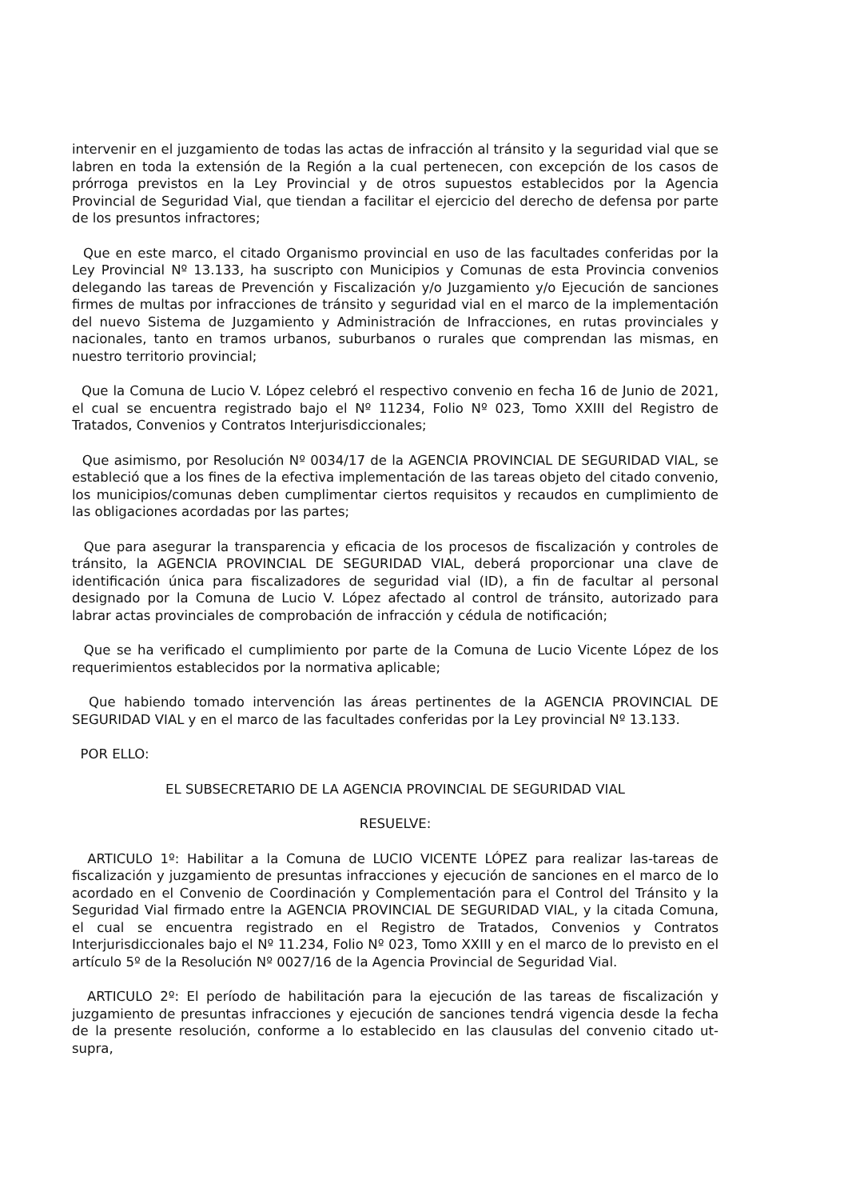intervenir en el juzgamiento de todas las actas de infracción al tránsito y la seguridad vial que se labren en toda la extensión de la Región a la cual pertenecen, con excepción de los casos de prórroga previstos en la Ley Provincial y de otros supuestos establecidos por la Agencia Provincial de Seguridad Vial, que tiendan a facilitar el ejercicio del derecho de defensa por parte de los presuntos infractores;
Que en este marco, el citado Organismo provincial en uso de las facultades conferidas por la Ley Provincial Nº 13.133, ha suscripto con Municipios y Comunas de esta Provincia convenios delegando las tareas de Prevención y Fiscalización y/o Juzgamiento y/o Ejecución de sanciones firmes de multas por infracciones de tránsito y seguridad vial en el marco de la implementación del nuevo Sistema de Juzgamiento y Administración de Infracciones, en rutas provinciales y nacionales, tanto en tramos urbanos, suburbanos o rurales que comprendan las mismas, en nuestro territorio provincial;
Que la Comuna de Lucio V. López celebró el respectivo convenio en fecha 16 de Junio de 2021, el cual se encuentra registrado bajo el Nº 11234, Folio Nº 023, Tomo XXIII del Registro de Tratados, Convenios y Contratos Interjurisdiccionales;
Que asimismo, por Resolución Nº 0034/17 de la AGENCIA PROVINCIAL DE SEGURIDAD VIAL, se estableció que a los fines de la efectiva implementación de las tareas objeto del citado convenio, los municipios/comunas deben cumplimentar ciertos requisitos y recaudos en cumplimiento de las obligaciones acordadas por las partes;
Que para asegurar la transparencia y eficacia de los procesos de fiscalización y controles de tránsito, la AGENCIA PROVINCIAL DE SEGURIDAD VIAL, deberá proporcionar una clave de identificación única para fiscalizadores de seguridad vial (ID), a fin de facultar al personal designado por la Comuna de Lucio V. López afectado al control de tránsito, autorizado para labrar actas provinciales de comprobación de infracción y cédula de notificación;
Que se ha verificado el cumplimiento por parte de la Comuna de Lucio Vicente López de los requerimientos establecidos por la normativa aplicable;
Que habiendo tomado intervención las áreas pertinentes de la AGENCIA PROVINCIAL DE SEGURIDAD VIAL y en el marco de las facultades conferidas por la Ley provincial Nº 13.133.
POR ELLO:
EL SUBSECRETARIO DE LA AGENCIA PROVINCIAL DE SEGURIDAD VIAL
RESUELVE:
ARTICULO 1º: Habilitar a la Comuna de LUCIO VICENTE LÓPEZ para realizar las-tareas de fiscalización y juzgamiento de presuntas infracciones y ejecución de sanciones en el marco de lo acordado en el Convenio de Coordinación y Complementación para el Control del Tránsito y la Seguridad Vial firmado entre la AGENCIA PROVINCIAL DE SEGURIDAD VIAL, y la citada Comuna, el cual se encuentra registrado en el Registro de Tratados, Convenios y Contratos Interjurisdiccionales bajo el Nº 11.234, Folio Nº 023, Tomo XXIII y en el marco de lo previsto en el artículo 5º de la Resolución Nº 0027/16 de la Agencia Provincial de Seguridad Vial.
ARTICULO 2º: El período de habilitación para la ejecución de las tareas de fiscalización y juzgamiento de presuntas infracciones y ejecución de sanciones tendrá vigencia desde la fecha de la presente resolución, conforme a lo establecido en las clausulas del convenio citado ut-supra,